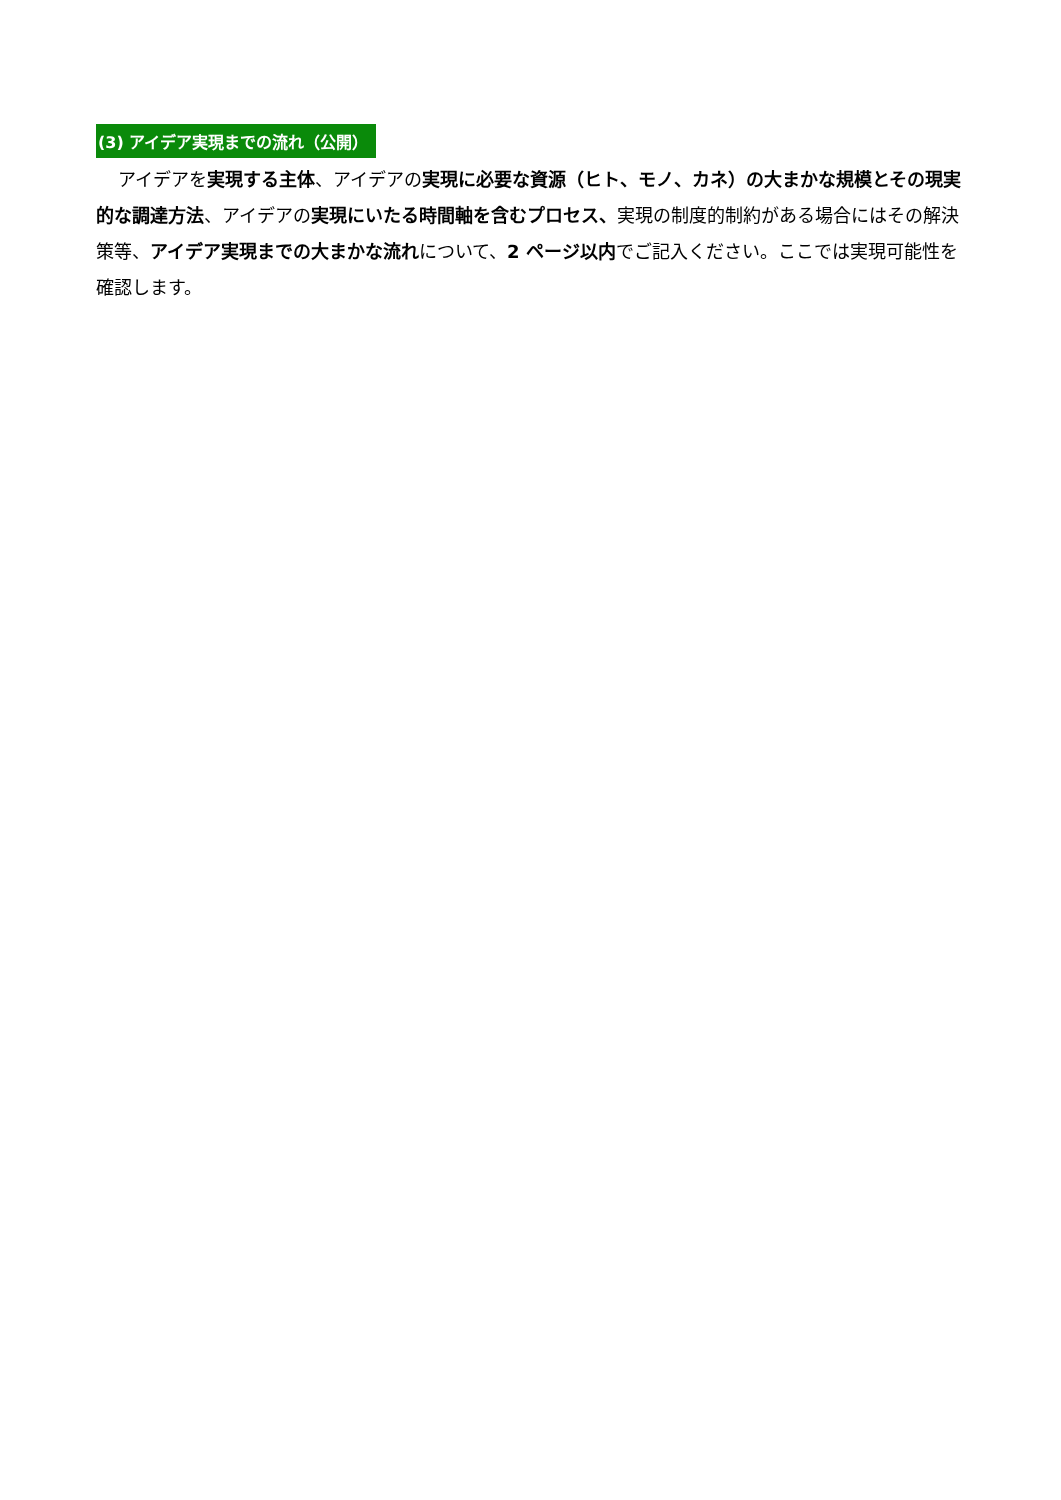(3) アイデア実現までの流れ（公開）
アイデアを実現する主体、アイデアの実現に必要な資源（ヒト、モノ、カネ）の大まかな規模とその現実的な調達方法、アイデアの実現にいたる時間軸を含むプロセス、実現の制度的制約がある場合にはその解決策等、アイデア実現までの大まかな流れについて、2 ページ以内でご記入ください。ここでは実現可能性を確認します。